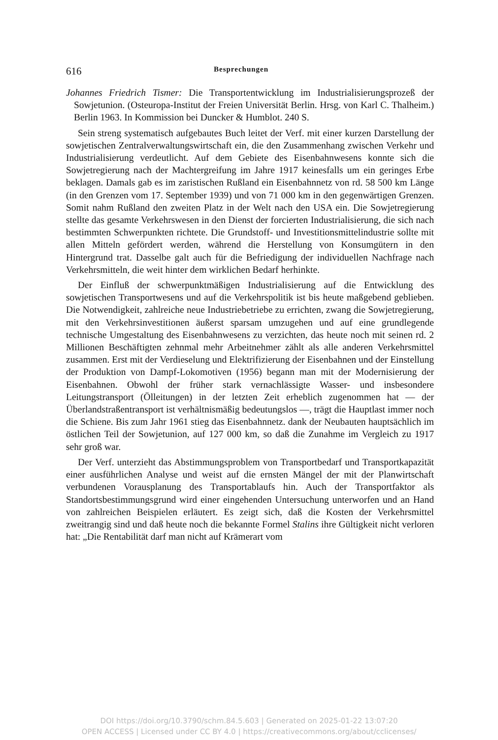616 Besprechungen
Johannes Friedrich Tismer: Die Transportentwicklung im Industrialisierungsprozeß der Sowjetunion. (Osteuropa-Institut der Freien Universität Berlin. Hrsg. von Karl C. Thalheim.) Berlin 1963. In Kommission bei Duncker & Humblot. 240 S.
Sein streng systematisch aufgebautes Buch leitet der Verf. mit einer kurzen Darstellung der sowjetischen Zentralverwaltungswirtschaft ein, die den Zusammenhang zwischen Verkehr und Industrialisierung verdeutlicht. Auf dem Gebiete des Eisenbahnwesens konnte sich die Sowjetregierung nach der Machtergreifung im Jahre 1917 keinesfalls um ein geringes Erbe beklagen. Damals gab es im zaristischen Rußland ein Eisenbahnnetz von rd. 58 500 km Länge (in den Grenzen vom 17. September 1939) und von 71 000 km in den gegenwärtigen Grenzen. Somit nahm Rußland den zweiten Platz in der Welt nach den USA ein. Die Sowjetregierung stellte das gesamte Verkehrswesen in den Dienst der forcierten Industrialisierung, die sich nach bestimmten Schwerpunkten richtete. Die Grundstoff- und Investitionsmittelindustrie sollte mit allen Mitteln gefördert werden, während die Herstellung von Konsumgütern in den Hintergrund trat. Dasselbe galt auch für die Befriedigung der individuellen Nachfrage nach Verkehrsmitteln, die weit hinter dem wirklichen Bedarf herhinkte.
Der Einfluß der schwerpunktmäßigen Industrialisierung auf die Entwicklung des sowjetischen Transportwesens und auf die Verkehrspolitik ist bis heute maßgebend geblieben. Die Notwendigkeit, zahlreiche neue Industriebetriebe zu errichten, zwang die Sowjetregierung, mit den Verkehrsinvestitionen äußerst sparsam umzugehen und auf eine grundlegende technische Umgestaltung des Eisenbahnwesens zu verzichten, das heute noch mit seinen rd. 2 Millionen Beschäftigten zehnmal mehr Arbeitnehmer zählt als alle anderen Verkehrsmittel zusammen. Erst mit der Verdieselung und Elektrifizierung der Eisenbahnen und der Einstellung der Produktion von Dampf-Lokomotiven (1956) begann man mit der Modernisierung der Eisenbahnen. Obwohl der früher stark vernachlässigte Wasser- und insbesondere Leitungstransport (Ölleitungen) in der letzten Zeit erheblich zugenommen hat — der Überlandstraßentransport ist verhältnismäßig bedeutungslos —, trägt die Hauptlast immer noch die Schiene. Bis zum Jahr 1961 stieg das Eisenbahnnetz. dank der Neubauten hauptsächlich im östlichen Teil der Sowjetunion, auf 127 000 km, so daß die Zunahme im Vergleich zu 1917 sehr groß war.
Der Verf. unterzieht das Abstimmungsproblem von Transportbedarf und Transportkapazität einer ausführlichen Analyse und weist auf die ernsten Mängel der mit der Planwirtschaft verbundenen Vorausplanung des Transportablaufs hin. Auch der Transportfaktor als Standortsbestimmungsgrund wird einer eingehenden Untersuchung unterworfen und an Hand von zahlreichen Beispielen erläutert. Es zeigt sich, daß die Kosten der Verkehrsmittel zweitrangig sind und daß heute noch die bekannte Formel Stalins ihre Gültigkeit nicht verloren hat: „Die Rentabilität darf man nicht auf Krämerart vom
DOI https://doi.org/10.3790/schm.84.5.603 | Generated on 2025-01-22 13:07:20
OPEN ACCESS | Licensed under CC BY 4.0 | https://creativecommons.org/about/cclicenses/